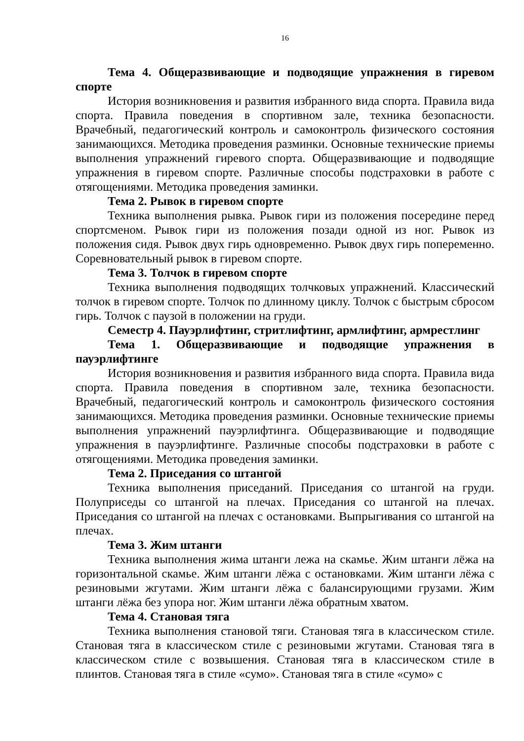16
Тема 4. Общеразвивающие и подводящие упражнения в гиревом спорте
История возникновения и развития избранного вида спорта. Правила вида спорта. Правила поведения в спортивном зале, техника безопасности. Врачебный, педагогический контроль и самоконтроль физического состояния занимающихся. Методика проведения разминки. Основные технические приемы выполнения упражнений гиревого спорта. Общеразвивающие и подводящие упражнения в гиревом спорте. Различные способы подстраховки в работе с отягощениями. Методика проведения заминки.
Тема 2. Рывок в гиревом спорте
Техника выполнения рывка. Рывок гири из положения посередине перед спортсменом. Рывок гири из положения позади одной из ног. Рывок из положения сидя. Рывок двух гирь одновременно. Рывок двух гирь попеременно. Соревновательный рывок в гиревом спорте.
Тема 3. Толчок в гиревом спорте
Техника выполнения подводящих толчковых упражнений. Классический толчок в гиревом спорте. Толчок по длинному циклу. Толчок с быстрым сбросом гирь. Толчок с паузой в положении на груди.
Семестр 4. Пауэрлифтинг, стритлифтинг, армлифтинг, армрестлинг
Тема 1. Общеразвивающие и подводящие упражнения в пауэрлифтинге
История возникновения и развития избранного вида спорта. Правила вида спорта. Правила поведения в спортивном зале, техника безопасности. Врачебный, педагогический контроль и самоконтроль физического состояния занимающихся. Методика проведения разминки. Основные технические приемы выполнения упражнений пауэрлифтинга. Общеразвивающие и подводящие упражнения в пауэрлифтинге. Различные способы подстраховки в работе с отягощениями. Методика проведения заминки.
Тема 2. Приседания со штангой
Техника выполнения приседаний. Приседания со штангой на груди. Полуприседы со штангой на плечах. Приседания со штангой на плечах. Приседания со штангой на плечах с остановками. Выпрыгивания со штангой на плечах.
Тема 3. Жим штанги
Техника выполнения жима штанги лежа на скамье. Жим штанги лёжа на горизонтальной скамье. Жим штанги лёжа с остановками. Жим штанги лёжа с резиновыми жгутами. Жим штанги лёжа с балансирующими грузами. Жим штанги лёжа без упора ног. Жим штанги лёжа обратным хватом.
Тема 4. Становая тяга
Техника выполнения становой тяги. Становая тяга в классическом стиле. Становая тяга в классическом стиле с резиновыми жгутами. Становая тяга в классическом стиле с возвышения. Становая тяга в классическом стиле в плинтов. Становая тяга в стиле «сумо». Становая тяга в стиле «сумо» с